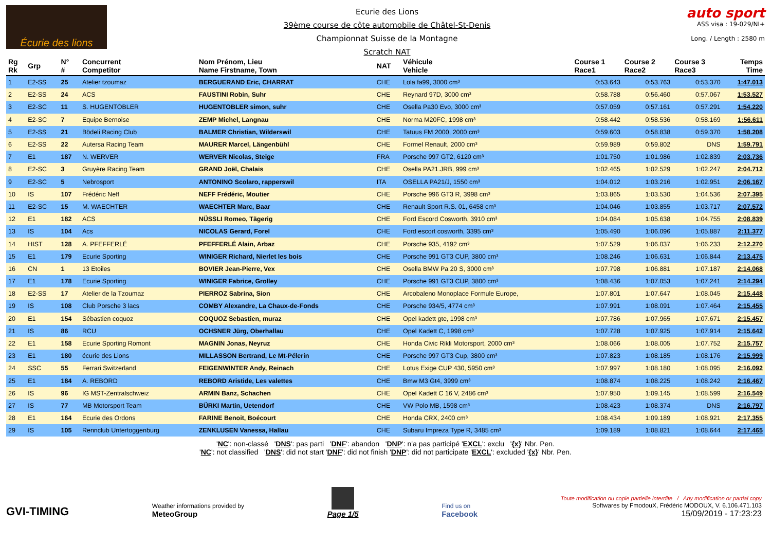Écurie des lions
Ecurie des Lions
39ème course de côte automobile de Châtel-St-Denis
Championnat Suisse de la Montagne
Scratch NAT
auto sport
ASS visa : 19-029/NI+
Long. / Length : 2580 m
| Rg Rk | Grp | N° # | Concurrent Competitor | Nom Prénom, Lieu Name Firstname, Town | NAT | Véhicule Vehicle | Course 1 Race1 | Course 2 Race2 | Course 3 Race3 | Temps Time |
| --- | --- | --- | --- | --- | --- | --- | --- | --- | --- | --- |
| 1 | E2-SS | 25 | Atelier tzoumaz | BERGUERAND Eric, CHARRAT | CHE | Lola fa99, 3000 cm³ | 0:53.643 | 0:53.763 | 0:53.370 | 1:47.013 |
| 2 | E2-SS | 24 | ACS | FAUSTINI Robin, Suhr | CHE | Reynard 97D, 3000 cm³ | 0:58.788 | 0:56.460 | 0:57.067 | 1:53.527 |
| 3 | E2-SC | 11 | S. HUGENTOBLER | HUGENTOBLER simon, suhr | CHE | Osella Pa30 Evo, 3000 cm³ | 0:57.059 | 0:57.161 | 0:57.291 | 1:54.220 |
| 4 | E2-SC | 7 | Equipe Bernoise | ZEMP Michel, Langnau | CHE | Norma M20FC, 1998 cm³ | 0:58.442 | 0:58.536 | 0:58.169 | 1:56.611 |
| 5 | E2-SS | 21 | Bödeli Racing Club | BALMER Christian, Wilderswil | CHE | Tatuus FM 2000, 2000 cm³ | 0:59.603 | 0:58.838 | 0:59.370 | 1:58.208 |
| 6 | E2-SS | 22 | Autersa Racing Team | MAURER Marcel, Längenbühl | CHE | Formel Renault, 2000 cm³ | 0:59.989 | 0:59.802 | DNS | 1:59.791 |
| 7 | E1 | 187 | N. WERVER | WERVER Nicolas, Steige | FRA | Porsche 997 GT2, 6120 cm³ | 1:01.750 | 1:01.986 | 1:02.839 | 2:03.736 |
| 8 | E2-SC | 3 | Gruyère Racing Team | GRAND Joël, Chalais | CHE | Osella PA21.JRB, 999 cm³ | 1:02.465 | 1:02.529 | 1:02.247 | 2:04.712 |
| 9 | E2-SC | 5 | Nebrosport | ANTONINO Scolaro, rapperswil | ITA | OSELLA PA21/J, 1550 cm³ | 1:04.012 | 1:03.216 | 1:02.951 | 2:06.167 |
| 10 | IS | 107 | Frédéric Neff | NEFF Frédéric, Moutier | CHE | Porsche 996 GT3 R, 3998 cm³ | 1:03.865 | 1:03.530 | 1:04.536 | 2:07.395 |
| 11 | E2-SC | 15 | M. WAECHTER | WAECHTER Marc, Baar | CHE | Renault Sport R.S. 01, 6458 cm³ | 1:04.046 | 1:03.855 | 1:03.717 | 2:07.572 |
| 12 | E1 | 182 | ACS | NÜSSLI Romeo, Tägerig | CHE | Ford Escord Cosworth, 3910 cm³ | 1:04.084 | 1:05.638 | 1:04.755 | 2:08.839 |
| 13 | IS | 104 | Acs | NICOLAS Gerard, Forel | CHE | Ford escort cosworth, 3395 cm³ | 1:05.490 | 1:06.096 | 1:05.887 | 2:11.377 |
| 14 | HIST | 128 | A. PFEFFERLÉ | PFEFFERLÉ Alain, Arbaz | CHE | Porsche 935, 4192 cm³ | 1:07.529 | 1:06.037 | 1:06.233 | 2:12.270 |
| 15 | E1 | 179 | Ecurie Sporting | WINIGER Richard, Nierlet les bois | CHE | Porsche 991 GT3 CUP, 3800 cm³ | 1:08.246 | 1:06.631 | 1:06.844 | 2:13.475 |
| 16 | CN | 1 | 13 Etoiles | BOVIER Jean-Pierre, Vex | CHE | Osella BMW Pa 20 S, 3000 cm³ | 1:07.798 | 1:06.881 | 1:07.187 | 2:14.068 |
| 17 | E1 | 178 | Ecurie Sporting | WINIGER Fabrice, Grolley | CHE | Porsche 991 GT3 CUP, 3800 cm³ | 1:08.436 | 1:07.053 | 1:07.241 | 2:14.294 |
| 18 | E2-SS | 17 | Atelier de la Tzoumaz | PIERROZ Sabrina, Sion | CHE | Arcobaleno Monoplace Formule Europe, | 1:07.801 | 1:07.647 | 1:08.045 | 2:15.448 |
| 19 | IS | 108 | Club Porsche 3 lacs | COMBY Alexandre, La Chaux-de-Fonds | CHE | Porsche 934/5, 4774 cm³ | 1:07.991 | 1:08.091 | 1:07.464 | 2:15.455 |
| 20 | E1 | 154 | Sébastien coquoz | COQUOZ Sebastien, muraz | CHE | Opel kadett gte, 1998 cm³ | 1:07.786 | 1:07.965 | 1:07.671 | 2:15.457 |
| 21 | IS | 86 | RCU | OCHSNER Jürg, Oberhallau | CHE | Opel Kadett C, 1998 cm³ | 1:07.728 | 1:07.925 | 1:07.914 | 2:15.642 |
| 22 | E1 | 158 | Ecurie Sporting Romont | MAGNIN Jonas, Neyruz | CHE | Honda Civic Rikli Motorsport, 2000 cm³ | 1:08.066 | 1:08.005 | 1:07.752 | 2:15.757 |
| 23 | E1 | 180 | écurie des Lions | MILLASSON Bertrand, Le Mt-Pélerin | CHE | Porsche 997 GT3 Cup, 3800 cm³ | 1:07.823 | 1:08.185 | 1:08.176 | 2:15.999 |
| 24 | SSC | 55 | Ferrari Switzerland | FEIGENWINTER Andy, Reinach | CHE | Lotus Exige CUP 430, 5950 cm³ | 1:07.997 | 1:08.180 | 1:08.095 | 2:16.092 |
| 25 | E1 | 184 | A. REBORD | REBORD Aristide, Les valettes | CHE | Bmw M3 Gt4, 3999 cm³ | 1:08.874 | 1:08.225 | 1:08.242 | 2:16.467 |
| 26 | IS | 96 | IG MST-Zentralschweiz | ARMIN Banz, Schachen | CHE | Opel Kadett C 16 V, 2486 cm³ | 1:07.950 | 1:09.145 | 1:08.599 | 2:16.549 |
| 27 | IS | 77 | MB Motorsport Team | BÜRKI Martin, Uetendorf | CHE | VW Polo MB, 1598 cm³ | 1:08.423 | 1:08.374 | DNS | 2:16.797 |
| 28 | E1 | 164 | Ecurie des Ordons | FARINE Benoit, Boécourt | CHE | Honda CRX, 2400 cm³ | 1:08.434 | 1:09.189 | 1:08.921 | 2:17.355 |
| 29 | IS | 105 | Rennclub Untertoggenburg | ZENKLUSEN Vanessa, Hallau | CHE | Subaru Impreza Type R, 3485 cm³ | 1:09.189 | 1:08.821 | 1:08.644 | 2:17.465 |
'NC': non-classé 'DNS': pas parti 'DNF': abandon 'DNP': n'a pas participé 'EXCL': exclu '{x}' Nbr. Pen.
'NC': not classified 'DNS': did not start 'DNF': did not finish 'DNP': did not participate 'EXCL': excluded '{x}' Nbr. Pen.
GVI-TIMING
Weather informations provided by
MeteoGroup
Page 1/5
Find us on
Facebook
Toute modification ou copie partielle interdite / Any modification or partial copy
Softwares by FmodouX, Frédéric MODOUX, V. 6.106.471.103
15/09/2019 - 17:23:23